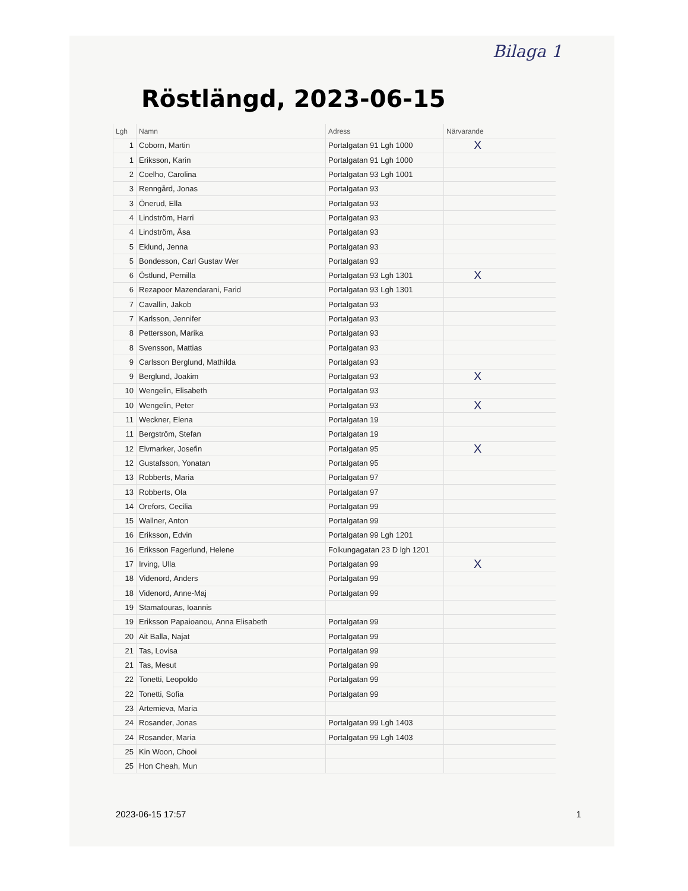Bilaga 1
Röstlängd, 2023-06-15
| Lgh | Namn | Adress | Närvarande |
| --- | --- | --- | --- |
| 1 | Coborn, Martin | Portalgatan 91 Lgh 1000 | X |
| 1 | Eriksson, Karin | Portalgatan 91 Lgh 1000 | |
| 2 | Coelho, Carolina | Portalgatan 93 Lgh 1001 | |
| 3 | Renngård, Jonas | Portalgatan 93 | |
| 3 | Önerud, Ella | Portalgatan 93 | |
| 4 | Lindström, Harri | Portalgatan 93 | |
| 4 | Lindström, Åsa | Portalgatan 93 | |
| 5 | Eklund, Jenna | Portalgatan 93 | |
| 5 | Bondesson, Carl Gustav Wer | Portalgatan 93 | |
| 6 | Östlund, Pernilla | Portalgatan 93 Lgh 1301 | X |
| 6 | Rezapoor Mazendarani, Farid | Portalgatan 93 Lgh 1301 | |
| 7 | Cavallin, Jakob | Portalgatan 93 | |
| 7 | Karlsson, Jennifer | Portalgatan 93 | |
| 8 | Pettersson, Marika | Portalgatan 93 | |
| 8 | Svensson, Mattias | Portalgatan 93 | |
| 9 | Carlsson Berglund, Mathilda | Portalgatan 93 | |
| 9 | Berglund, Joakim | Portalgatan 93 | X |
| 10 | Wengelin, Elisabeth | Portalgatan 93 | |
| 10 | Wengelin, Peter | Portalgatan 93 | X |
| 11 | Weckner, Elena | Portalgatan 19 | |
| 11 | Bergström, Stefan | Portalgatan 19 | |
| 12 | Elvmarker, Josefin | Portalgatan 95 | X |
| 12 | Gustafsson, Yonatan | Portalgatan 95 | |
| 13 | Robberts, Maria | Portalgatan 97 | |
| 13 | Robberts, Ola | Portalgatan 97 | |
| 14 | Orefors, Cecilia | Portalgatan 99 | |
| 15 | Wallner, Anton | Portalgatan 99 | |
| 16 | Eriksson, Edvin | Portalgatan 99 Lgh 1201 | |
| 16 | Eriksson Fagerlund, Helene | Folkungagatan 23 D lgh 1201 | |
| 17 | Irving, Ulla | Portalgatan 99 | X |
| 18 | Videnord, Anders | Portalgatan 99 | |
| 18 | Videnord, Anne-Maj | Portalgatan 99 | |
| 19 | Stamatouras, Ioannis | | |
| 19 | Eriksson Papaioanou, Anna Elisabeth | Portalgatan 99 | |
| 20 | Ait Balla, Najat | Portalgatan 99 | |
| 21 | Tas, Lovisa | Portalgatan 99 | |
| 21 | Tas, Mesut | Portalgatan 99 | |
| 22 | Tonetti, Leopoldo | Portalgatan 99 | |
| 22 | Tonetti, Sofia | Portalgatan 99 | |
| 23 | Artemieva, Maria | | |
| 24 | Rosander, Jonas | Portalgatan 99 Lgh 1403 | |
| 24 | Rosander, Maria | Portalgatan 99 Lgh 1403 | |
| 25 | Kin Woon, Chooi | | |
| 25 | Hon Cheah, Mun | | |
2023-06-15 17:57 1